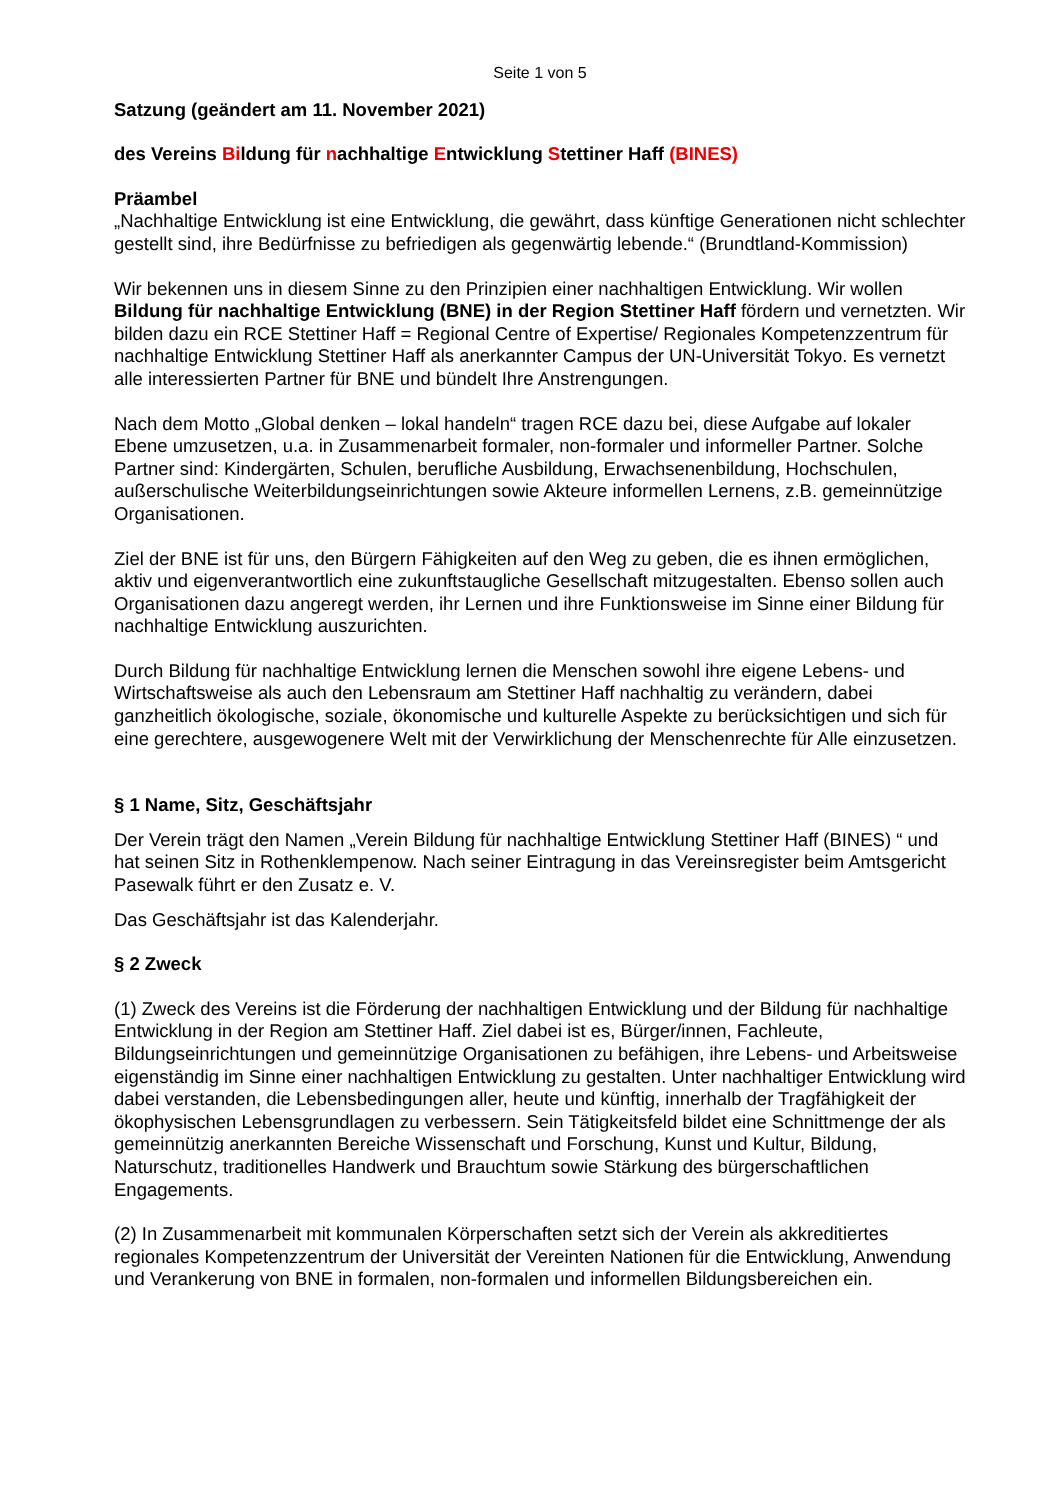Seite 1 von 5
Satzung (geändert am 11. November 2021)
des Vereins Bildung für nachhaltige Entwicklung Stettiner Haff (BINES)
Präambel
„Nachhaltige Entwicklung ist eine Entwicklung, die gewährt, dass künftige Generationen nicht schlechter gestellt sind, ihre Bedürfnisse zu befriedigen als gegenwärtig lebende.“ (Brundtland-Kommission)
Wir bekennen uns in diesem Sinne zu den Prinzipien einer nachhaltigen Entwicklung. Wir wollen Bildung für nachhaltige Entwicklung (BNE) in der Region Stettiner Haff fördern und vernetzten. Wir bilden dazu ein RCE Stettiner Haff = Regional Centre of Expertise/ Regionales Kompetenzzentrum für nachhaltige Entwicklung Stettiner Haff als anerkannter Campus der UN-Universität Tokyo. Es vernetzt alle interessierten Partner für BNE und bündelt Ihre Anstrengungen.
Nach dem Motto „Global denken – lokal handeln“ tragen RCE dazu bei, diese Aufgabe auf lokaler Ebene umzusetzen, u.a. in Zusammenarbeit formaler, non-formaler und informeller Partner. Solche Partner sind: Kindergärten, Schulen, berufliche Ausbildung, Erwachsenenbildung, Hochschulen, außerschulische Weiterbildungseinrichtungen sowie Akteure informellen Lernens, z.B. gemeinnützige Organisationen.
Ziel der BNE ist für uns, den Bürgern Fähigkeiten auf den Weg zu geben, die es ihnen ermöglichen, aktiv und eigenverantwortlich eine zukunftstaugliche Gesellschaft mitzugestalten. Ebenso sollen auch Organisationen dazu angeregt werden, ihr Lernen und ihre Funktionsweise im Sinne einer Bildung für nachhaltige Entwicklung auszurichten.
Durch Bildung für nachhaltige Entwicklung lernen die Menschen sowohl ihre eigene Lebens- und Wirtschaftsweise als auch den Lebensraum am Stettiner Haff nachhaltig zu verändern, dabei ganzheitlich ökologische, soziale, ökonomische und kulturelle Aspekte zu berücksichtigen und sich für eine gerechtere, ausgewogenere Welt mit der Verwirklichung der Menschenrechte für Alle einzusetzen.
§ 1 Name, Sitz, Geschäftsjahr
Der Verein trägt den Namen „Verein Bildung für nachhaltige Entwicklung Stettiner Haff (BINES) “ und hat seinen Sitz in Rothenklempenow. Nach seiner Eintragung in das Vereinsregister beim Amtsgericht Pasewalk führt er den Zusatz e. V.
Das Geschäftsjahr ist das Kalenderjahr.
§ 2 Zweck
(1) Zweck des Vereins ist die Förderung der nachhaltigen Entwicklung und der Bildung für nachhaltige Entwicklung in der Region am Stettiner Haff. Ziel dabei ist es, Bürger/innen, Fachleute, Bildungseinrichtungen und gemeinnützige Organisationen zu befähigen, ihre Lebens- und Arbeitsweise eigenständig im Sinne einer nachhaltigen Entwicklung zu gestalten. Unter nachhaltiger Entwicklung wird dabei verstanden, die Lebensbedingungen aller, heute und künftig, innerhalb der Tragfähigkeit der ökophysischen Lebensgrundlagen zu verbessern. Sein Tätigkeitsfeld bildet eine Schnittmenge der als gemeinnützig anerkannten Bereiche Wissenschaft und Forschung, Kunst und Kultur, Bildung, Naturschutz, traditionelles Handwerk und Brauchtum sowie Stärkung des bürgerschaftlichen Engagements.
(2) In Zusammenarbeit mit kommunalen Körperschaften setzt sich der Verein als akkreditiertes regionales Kompetenzzentrum der Universität der Vereinten Nationen für die Entwicklung, Anwendung und Verankerung von BNE in formalen, non-formalen und informellen Bildungsbereichen ein.